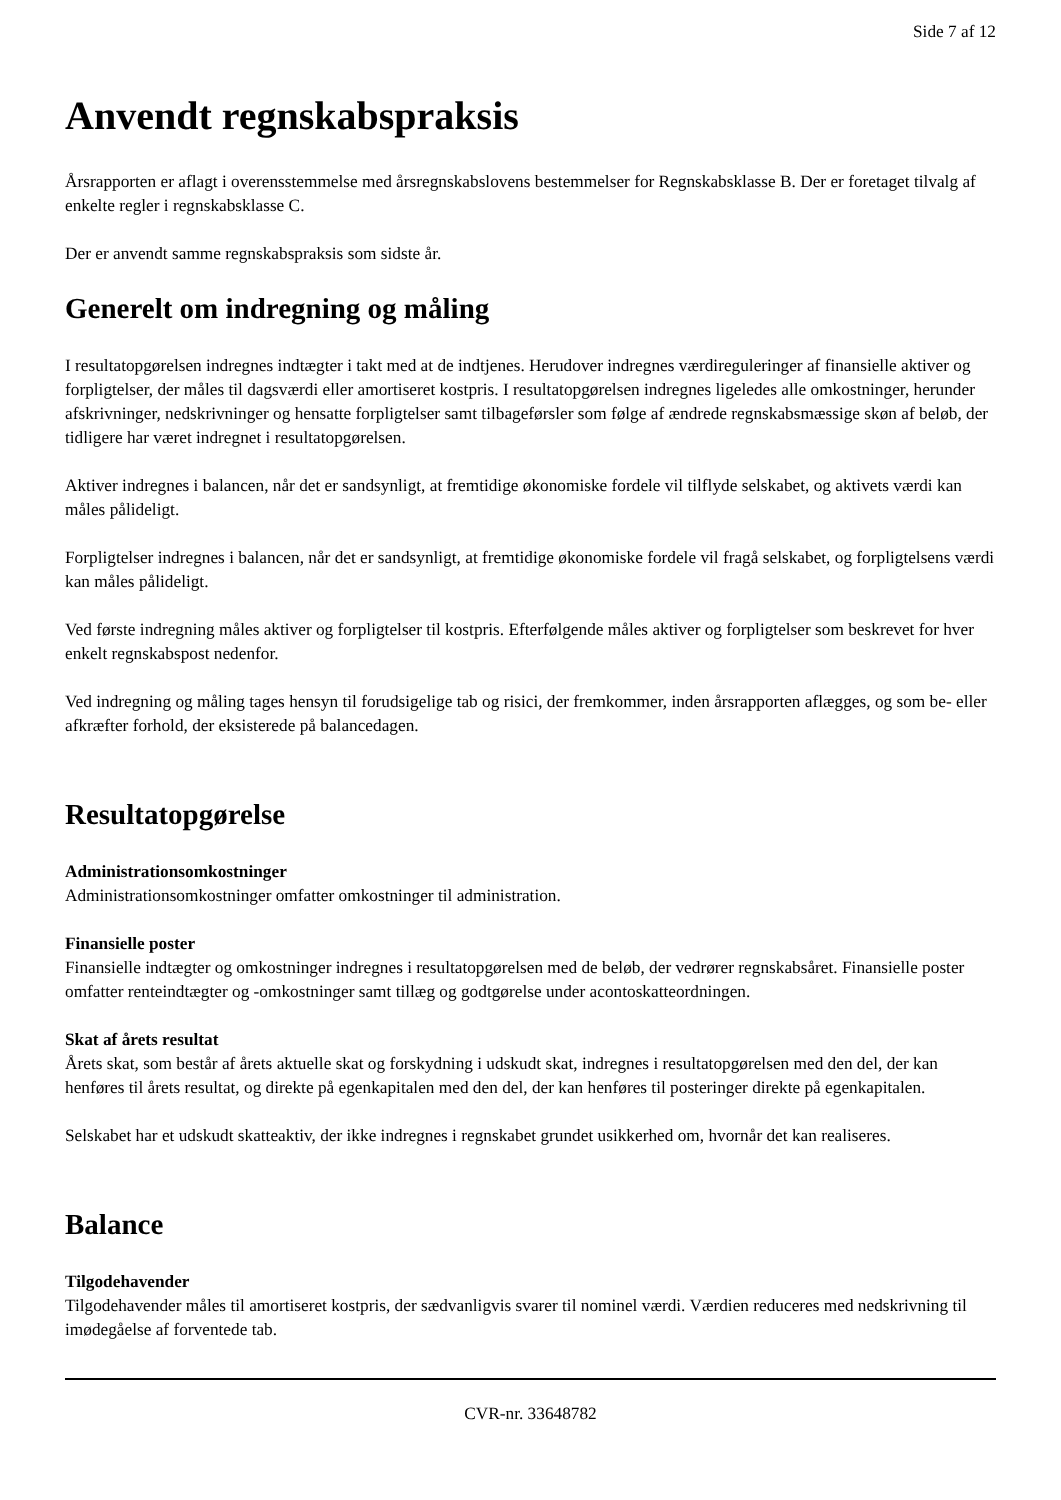Side 7 af 12
Anvendt regnskabspraksis
Årsrapporten er aflagt i overensstemmelse med årsregnskabslovens bestemmelser for Regnskabsklasse B. Der er foretaget tilvalg af enkelte regler i regnskabsklasse C.
Der er anvendt samme regnskabspraksis som sidste år.
Generelt om indregning og måling
I resultatopgørelsen indregnes indtægter i takt med at de indtjenes. Herudover indregnes værdireguleringer af finansielle aktiver og forpligtelser, der måles til dagsværdi eller amortiseret kostpris. I resultatopgørelsen indregnes ligeledes alle omkostninger, herunder afskrivninger, nedskrivninger og hensatte forpligtelser samt tilbageførsler som følge af ændrede regnskabsmæssige skøn af beløb, der tidligere har været indregnet i resultatopgørelsen.
Aktiver indregnes i balancen, når det er sandsynligt, at fremtidige økonomiske fordele vil tilflyde selskabet, og aktivets værdi kan måles pålideligt.
Forpligtelser indregnes i balancen, når det er sandsynligt, at fremtidige økonomiske fordele vil fragå selskabet, og forpligtelsens værdi kan måles pålideligt.
Ved første indregning måles aktiver og forpligtelser til kostpris. Efterfølgende måles aktiver og forpligtelser som beskrevet for hver enkelt regnskabspost nedenfor.
Ved indregning og måling tages hensyn til forudsigelige tab og risici, der fremkommer, inden årsrapporten aflægges, og som be- eller afkræfter forhold, der eksisterede på balancedagen.
Resultatopgørelse
Administrationsomkostninger
Administrationsomkostninger omfatter omkostninger til administration.
Finansielle poster
Finansielle indtægter og omkostninger indregnes i resultatopgørelsen med de beløb, der vedrører regnskabsåret. Finansielle poster omfatter renteindtægter og -omkostninger samt tillæg og godtgørelse under acontoskatteordningen.
Skat af årets resultat
Årets skat, som består af årets aktuelle skat og forskydning i udskudt skat, indregnes i resultatopgørelsen med den del, der kan henføres til årets resultat, og direkte på egenkapitalen med den del, der kan henføres til posteringer direkte på egenkapitalen.
Selskabet har et udskudt skatteaktiv, der ikke indregnes i regnskabet grundet usikkerhed om, hvornår det kan realiseres.
Balance
Tilgodehavender
Tilgodehavender måles til amortiseret kostpris, der sædvanligvis svarer til nominel værdi. Værdien reduceres med nedskrivning til imødegåelse af forventede tab.
CVR-nr. 33648782